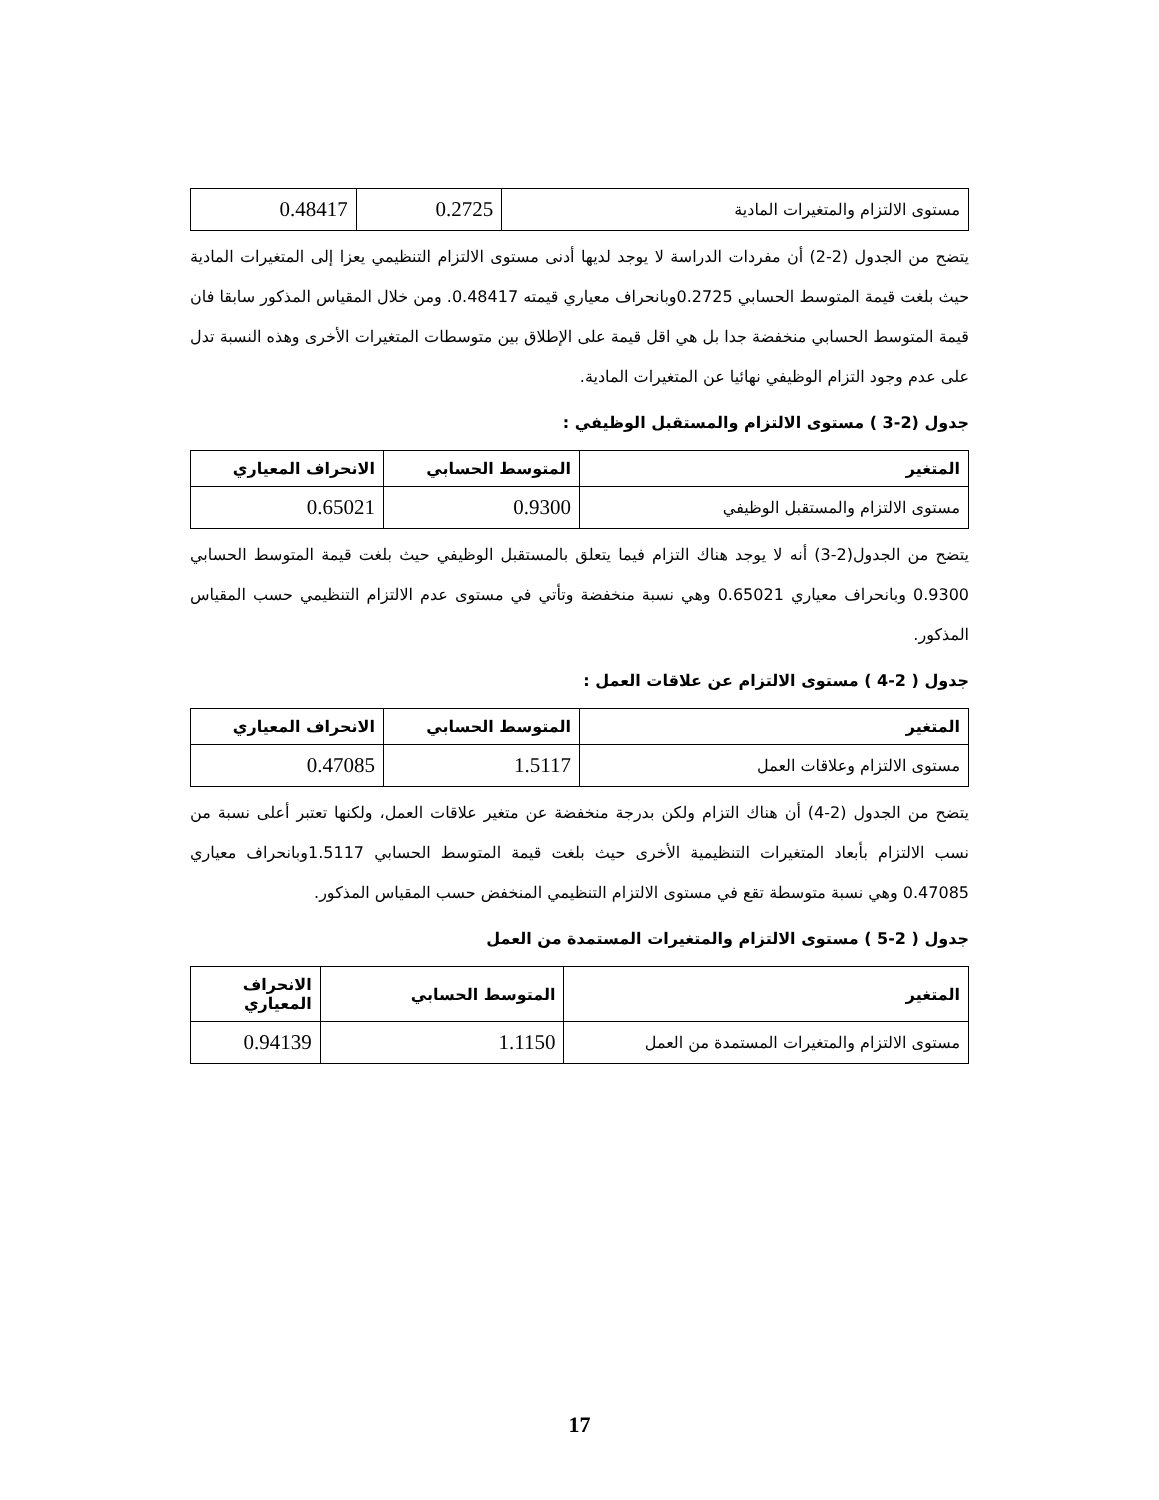| مستوى الالتزام والمتغيرات المادية | 0.2725 | 0.48417 |
يتضح من الجدول (2-2) أن مفردات الدراسة لا يوجد لديها أدنى مستوى الالتزام التنظيمي يعزا إلى المتغيرات المادية حيث بلغت قيمة المتوسط الحسابي 0.2725وبانحراف معياري قيمته 0.48417. ومن خلال المقياس المذكور سابقا فان قيمة المتوسط الحسابي منخفضة جدا بل هي اقل قيمة على الإطلاق بين متوسطات المتغيرات الأخرى وهذه النسبة تدل على عدم وجود التزام الوظيفي نهائيا عن المتغيرات المادية.
جدول (2-3 ) مستوى الالتزام والمستقبل الوظيفي :
| المتغير | المتوسط الحسابي | الانحراف المعياري |
| --- | --- | --- |
| مستوى الالتزام والمستقبل الوظيفي | 0.9300 | 0.65021 |
يتضح من الجدول(2-3) أنه لا يوجد هناك التزام فيما يتعلق بالمستقبل الوظيفي حيث بلغت قيمة المتوسط الحسابي 0.9300 وبانحراف معياري 0.65021 وهي نسبة منخفضة وتأتي في مستوى عدم الالتزام التنظيمي حسب المقياس المذكور.
جدول ( 2-4 ) مستوى الالتزام عن علاقات العمل :
| المتغير | المتوسط الحسابي | الانحراف المعياري |
| --- | --- | --- |
| مستوى الالتزام وعلاقات العمل | 1.5117 | 0.47085 |
يتضح من الجدول (2-4) أن هناك التزام ولكن بدرجة منخفضة عن متغير علاقات العمل، ولكنها تعتبر أعلى نسبة من نسب الالتزام بأبعاد المتغيرات التنظيمية الأخرى حيث بلغت قيمة المتوسط الحسابي 1.5117وبانحراف معياري 0.47085 وهي نسبة متوسطة تقع في مستوى الالتزام التنظيمي المنخفض حسب المقياس المذكور.
جدول ( 2-5 ) مستوى الالتزام والمتغيرات المستمدة من العمل
| المتغير | المتوسط الحسابي | الانحراف المعياري |
| --- | --- | --- |
| مستوى الالتزام والمتغيرات المستمدة من العمل | 1.1150 | 0.94139 |
17